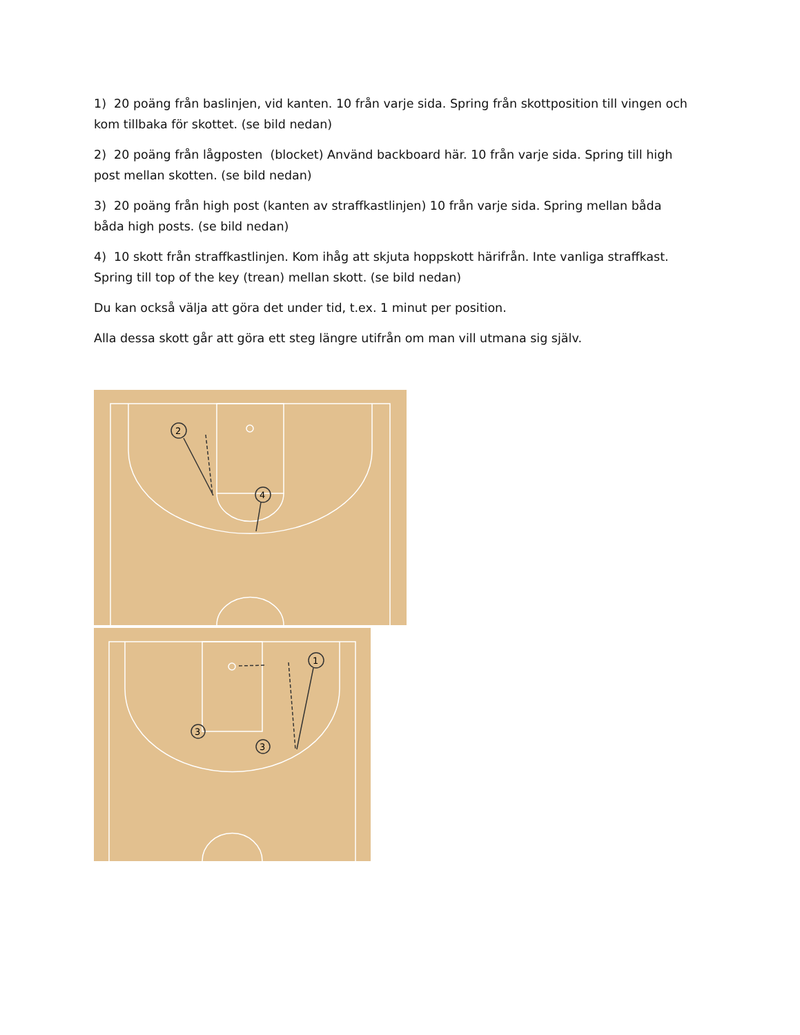1) 20 poäng från baslinjen, vid kanten. 10 från varje sida. Spring från skottposition till vingen och kom tillbaka för skottet. (se bild nedan)
2) 20 poäng från lågposten (blocket) Använd backboard här. 10 från varje sida. Spring till high post mellan skotten. (se bild nedan)
3) 20 poäng från high post (kanten av straffkastlinjen) 10 från varje sida. Spring mellan båda båda high posts. (se bild nedan)
4) 10 skott från straffkastlinjen. Kom ihåg att skjuta hoppskott härifrån. Inte vanliga straffkast. Spring till top of the key (trean) mellan skott. (se bild nedan)
Du kan också välja att göra det under tid, t.ex. 1 minut per position.
Alla dessa skott går att göra ett steg längre utifrån om man vill utmana sig själv.
2
4
1
3
3